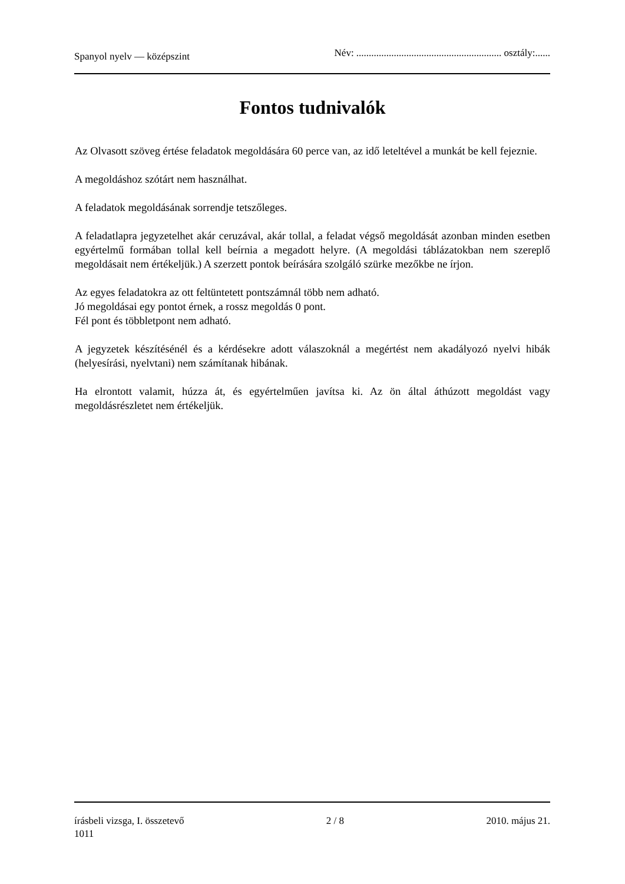Spanyol nyelv — középszint Név: .......................................................... osztály:......
Fontos tudnivalók
Az Olvasott szöveg értése feladatok megoldására 60 perce van, az idő leteltével a munkát be kell fejeznie.
A megoldáshoz szótárt nem használhat.
A feladatok megoldásának sorrendje tetszőleges.
A feladatlapra jegyzetelhet akár ceruzával, akár tollal, a feladat végső megoldását azonban minden esetben egyértelmű formában tollal kell beírnia a megadott helyre. (A megoldási táblázatokban nem szereplő megoldásait nem értékeljük.) A szerzett pontok beírására szolgáló szürke mezőkbe ne írjon.
Az egyes feladatokra az ott feltüntetett pontszámnál több nem adható.
Jó megoldásai egy pontot érnek, a rossz megoldás 0 pont.
Fél pont és többletpont nem adható.
A jegyzetek készítésénél és a kérdésekre adott válaszoknál a megértést nem akadályozó nyelvi hibák (helyesírási, nyelvtani) nem számítanak hibának.
Ha elrontott valamit, húzza át, és egyértelműen javítsa ki. Az ön által áthúzott megoldást vagy megoldásrészletet nem értékeljük.
írásbeli vizsga, I. összetevő
1011 2 / 8 2010. május 21.